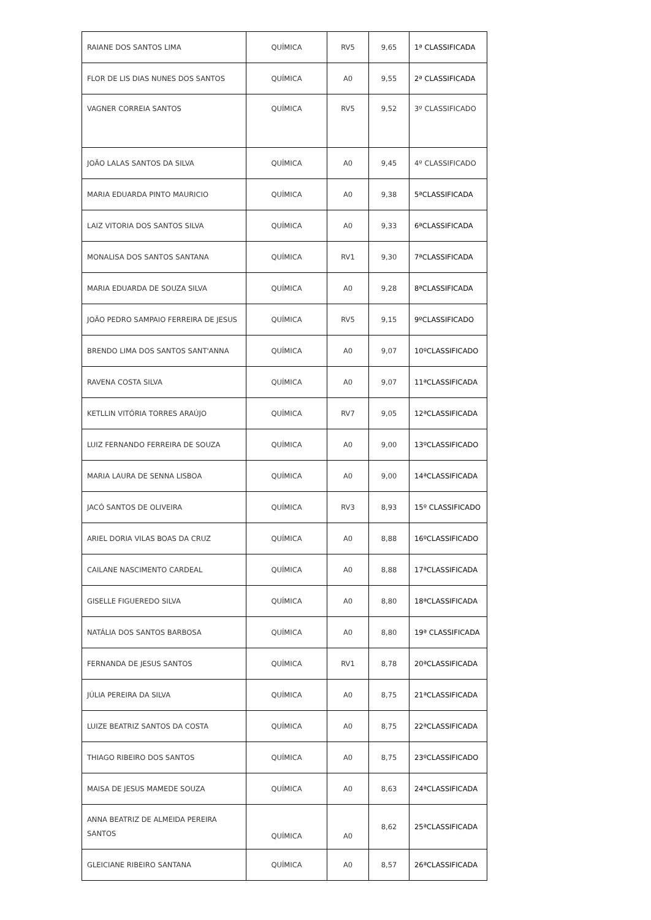| RAIANE DOS SANTOS LIMA | QUÍMICA | RV5 | 9,65 | 1ª CLASSIFICADA |
| FLOR DE LIS DIAS NUNES DOS SANTOS | QUÍMICA | A0 | 9,55 | 2ª CLASSIFICADA |
| VAGNER CORREIA SANTOS | QUÍMICA | RV5 | 9,52 | 3º CLASSIFICADO |
| JOÃO LALAS SANTOS DA SILVA | QUÍMICA | A0 | 9,45 | 4º CLASSIFICADO |
| MARIA EDUARDA PINTO MAURICIO | QUÍMICA | A0 | 9,38 | 5ªCLASSIFICADA |
| LAIZ VITORIA DOS SANTOS SILVA | QUÍMICA | A0 | 9,33 | 6ªCLASSIFICADA |
| MONALISA DOS SANTOS SANTANA | QUÍMICA | RV1 | 9,30 | 7ªCLASSIFICADA |
| MARIA EDUARDA DE SOUZA SILVA | QUÍMICA | A0 | 9,28 | 8ªCLASSIFICADA |
| JOÃO PEDRO SAMPAIO FERREIRA DE JESUS | QUÍMICA | RV5 | 9,15 | 9ºCLASSIFICADO |
| BRENDO LIMA DOS SANTOS SANT'ANNA | QUÍMICA | A0 | 9,07 | 10ºCLASSIFICADO |
| RAVENA COSTA SILVA | QUÍMICA | A0 | 9,07 | 11ªCLASSIFICADA |
| KETLLIN VITÓRIA TORRES ARAÚJO | QUÍMICA | RV7 | 9,05 | 12ªCLASSIFICADA |
| LUIZ FERNANDO FERREIRA DE SOUZA | QUÍMICA | A0 | 9,00 | 13ºCLASSIFICADO |
| MARIA LAURA DE SENNA LISBOA | QUÍMICA | A0 | 9,00 | 14ªCLASSIFICADA |
| JACÓ SANTOS DE OLIVEIRA | QUÍMICA | RV3 | 8,93 | 15º CLASSIFICADO |
| ARIEL DORIA VILAS BOAS DA CRUZ | QUÍMICA | A0 | 8,88 | 16ºCLASSIFICADO |
| CAILANE NASCIMENTO CARDEAL | QUÍMICA | A0 | 8,88 | 17ªCLASSIFICADA |
| GISELLE FIGUEREDO SILVA | QUÍMICA | A0 | 8,80 | 18ªCLASSIFICADA |
| NATÁLIA DOS SANTOS BARBOSA | QUÍMICA | A0 | 8,80 | 19ª CLASSIFICADA |
| FERNANDA DE JESUS SANTOS | QUÍMICA | RV1 | 8,78 | 20ªCLASSIFICADA |
| JÚLIA PEREIRA DA SILVA | QUÍMICA | A0 | 8,75 | 21ªCLASSIFICADA |
| LUIZE BEATRIZ SANTOS DA COSTA | QUÍMICA | A0 | 8,75 | 22ªCLASSIFICADA |
| THIAGO RIBEIRO DOS SANTOS | QUÍMICA | A0 | 8,75 | 23ºCLASSIFICADO |
| MAISA DE JESUS MAMEDE SOUZA | QUÍMICA | A0 | 8,63 | 24ªCLASSIFICADA |
| ANNA BEATRIZ DE ALMEIDA PEREIRA SANTOS | QUÍMICA | A0 | 8,62 | 25ªCLASSIFICADA |
| GLEICIANE RIBEIRO SANTANA | QUÍMICA | A0 | 8,57 | 26ªCLASSIFICADA |